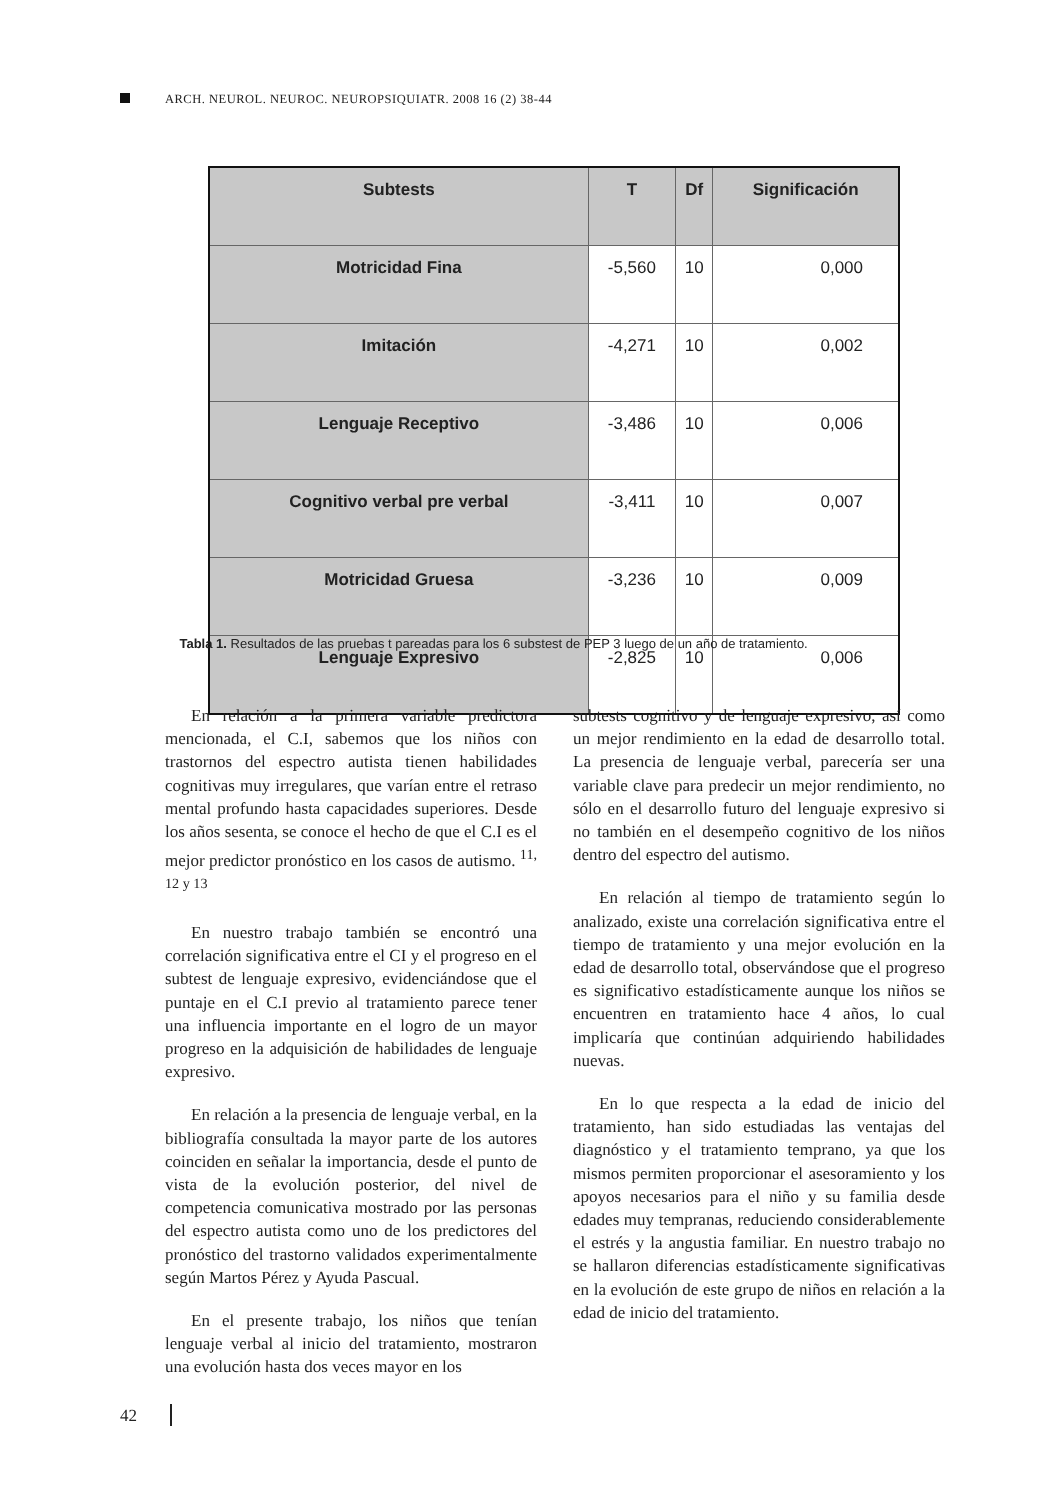ARCH. NEUROL. NEUROC. NEUROPSIQUIATR. 2008 16 (2) 38-44
| Subtests | T | Df | Significación |
| --- | --- | --- | --- |
| Motricidad Fina | -5,560 | 10 | 0,000 |
| Imitación | -4,271 | 10 | 0,002 |
| Lenguaje Receptivo | -3,486 | 10 | 0,006 |
| Cognitivo verbal pre verbal | -3,411 | 10 | 0,007 |
| Motricidad Gruesa | -3,236 | 10 | 0,009 |
| Lenguaje Expresivo | -2,825 | 10 | 0,006 |
Tabla 1. Resultados de las pruebas t pareadas para los 6 substest de PEP 3 luego de un año de tratamiento.
En relación a la primera variable predictora mencionada, el C.I, sabemos que los niños con trastornos del espectro autista tienen habilidades cognitivas muy irregulares, que varían entre el retraso mental profundo hasta capacidades superiores. Desde los años sesenta, se conoce el hecho de que el C.I es el mejor predictor pronóstico en los casos de autismo. <sup>11, 12 y 13</sup>
En nuestro trabajo también se encontró una correlación significativa entre el CI y el progreso en el subtest de lenguaje expresivo, evidenciándose que el puntaje en el C.I previo al tratamiento parece tener una influencia importante en el logro de un mayor progreso en la adquisición de habilidades de lenguaje expresivo.
En relación a la presencia de lenguaje verbal, en la bibliografía consultada la mayor parte de los autores coinciden en señalar la importancia, desde el punto de vista de la evolución posterior, del nivel de competencia comunicativa mostrado por las personas del espectro autista como uno de los predictores del pronóstico del trastorno validados experimentalmente según Martos Pérez y Ayuda Pascual.
En el presente trabajo, los niños que tenían lenguaje verbal al inicio del tratamiento, mostraron una evolución hasta dos veces mayor en los
subtests cognitivo y de lenguaje expresivo, así como un mejor rendimiento en la edad de desarrollo total. La presencia de lenguaje verbal, parecería ser una variable clave para predecir un mejor rendimiento, no sólo en el desarrollo futuro del lenguaje expresivo si no también en el desempeño cognitivo de los niños dentro del espectro del autismo.
En relación al tiempo de tratamiento según lo analizado, existe una correlación significativa entre el tiempo de tratamiento y una mejor evolución en la edad de desarrollo total, observándose que el progreso es significativo estadísticamente aunque los niños se encuentren en tratamiento hace 4 años, lo cual implicaría que continúan adquiriendo habilidades nuevas.
En lo que respecta a la edad de inicio del tratamiento, han sido estudiadas las ventajas del diagnóstico y el tratamiento temprano, ya que los mismos permiten proporcionar el asesoramiento y los apoyos necesarios para el niño y su familia desde edades muy tempranas, reduciendo considerablemente el estrés y la angustia familiar. En nuestro trabajo no se hallaron diferencias estadísticamente significativas en la evolución de este grupo de niños en relación a la edad de inicio del tratamiento.
42